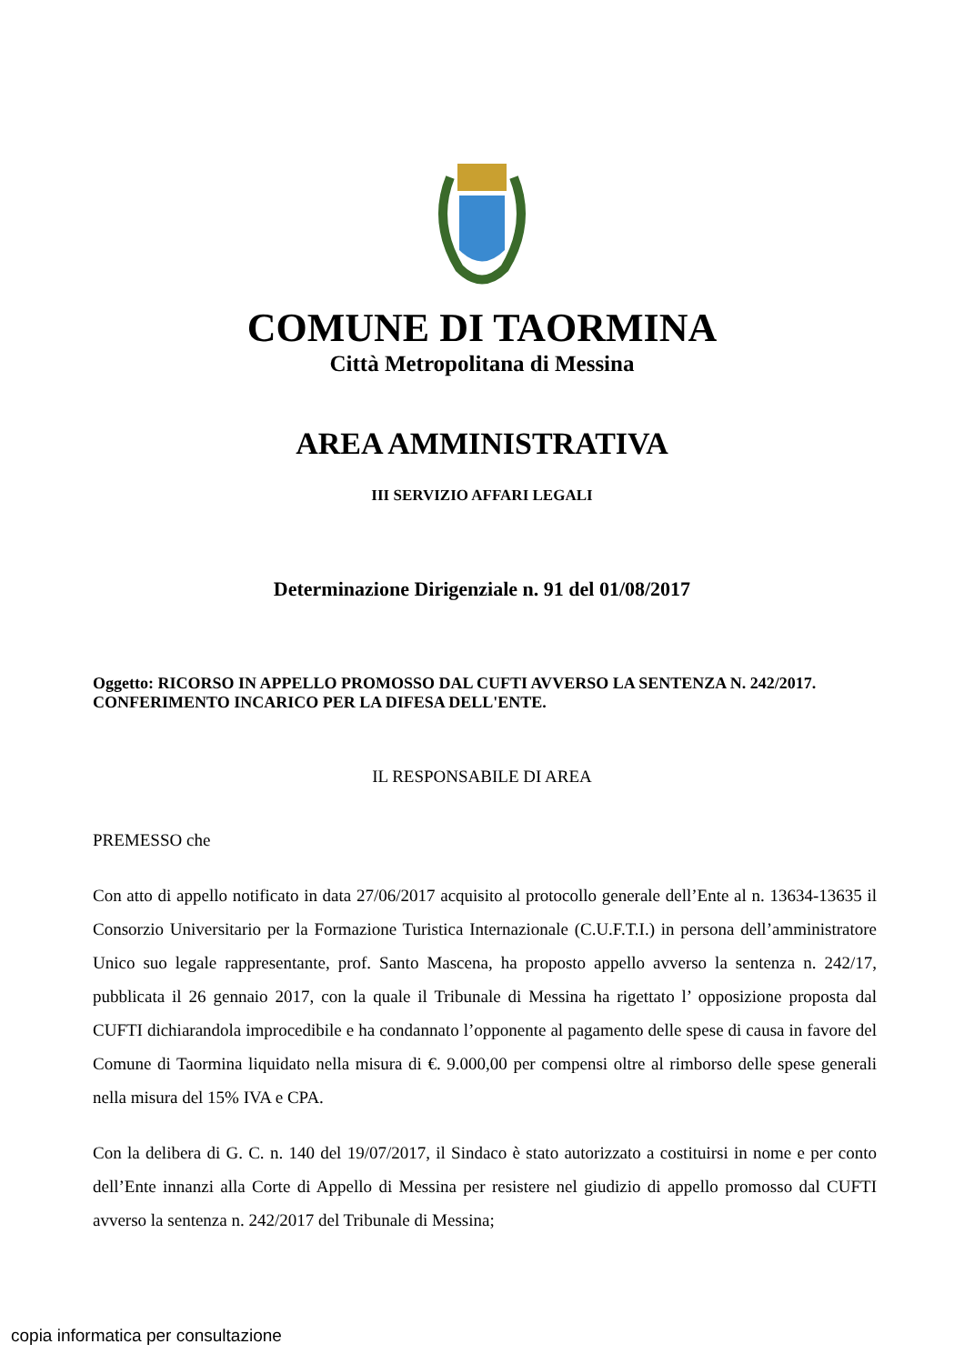COMUNE DI TAORMINA
Città Metropolitana di Messina
AREA AMMINISTRATIVA
III SERVIZIO AFFARI LEGALI
Determinazione Dirigenziale n. 91 del 01/08/2017
Oggetto: RICORSO IN APPELLO PROMOSSO DAL CUFTI AVVERSO LA SENTENZA N. 242/2017. CONFERIMENTO INCARICO PER LA DIFESA DELL'ENTE.
IL RESPONSABILE DI AREA
PREMESSO che
Con atto di appello notificato in data 27/06/2017 acquisito al protocollo generale dell’Ente al n. 13634-13635 il Consorzio Universitario per la Formazione Turistica Internazionale (C.U.F.T.I.) in persona dell’amministratore Unico suo legale rappresentante, prof. Santo Mascena, ha proposto appello avverso la sentenza n. 242/17, pubblicata il 26 gennaio 2017, con la quale il Tribunale di Messina ha rigettato l’ opposizione proposta dal CUFTI dichiarandola improcedibile e ha condannato l’opponente al pagamento delle spese di causa in favore del Comune di Taormina liquidato nella misura di €. 9.000,00 per compensi oltre al rimborso delle spese generali nella misura del 15% IVA e CPA.
Con la delibera di G. C. n. 140 del 19/07/2017, il Sindaco è stato autorizzato a costituirsi in nome e per conto dell’Ente innanzi alla Corte di Appello di Messina per resistere nel giudizio di appello promosso dal CUFTI avverso la sentenza n. 242/2017 del Tribunale di Messina;
copia informatica per consultazione